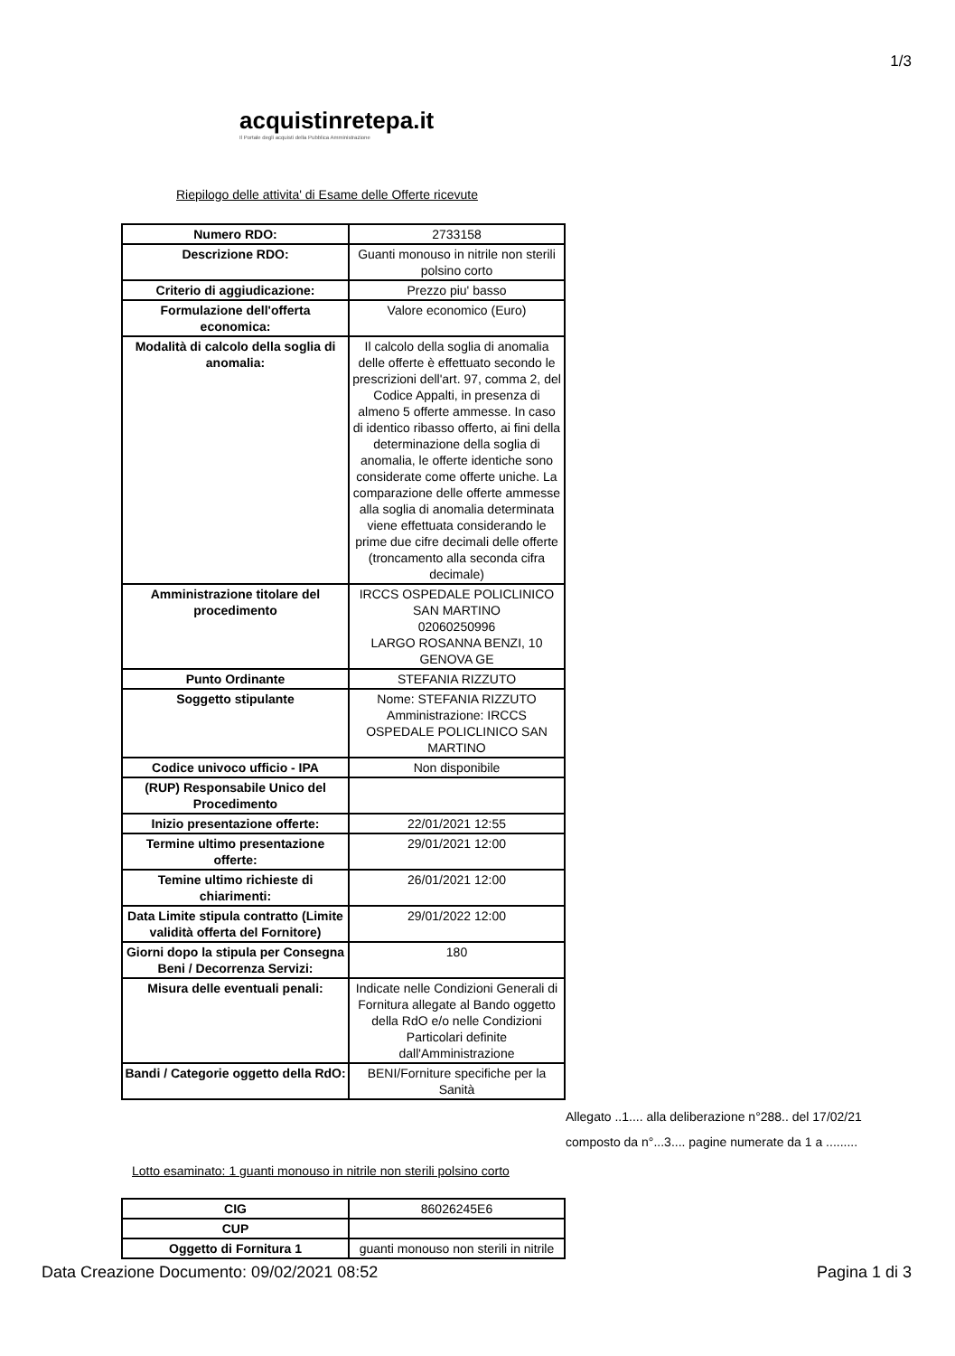1/3
acquistinretepa.it
Il Portale degli acquisti della Pubblica Amministrazione
Riepilogo delle attivita' di Esame delle Offerte ricevute
| Numero RDO: | 2733158 |
| Descrizione RDO: | Guanti monouso in nitrile non sterili polsino corto |
| Criterio di aggiudicazione: | Prezzo piu' basso |
| Formulazione dell'offerta economica: | Valore economico (Euro) |
| Modalità di calcolo della soglia di anomalia: | Il calcolo della soglia di anomalia delle offerte è effettuato secondo le prescrizioni dell'art. 97, comma 2, del Codice Appalti, in presenza di almeno 5 offerte ammesse. In caso di identico ribasso offerto, ai fini della determinazione della soglia di anomalia, le offerte identiche sono considerate come offerte uniche. La comparazione delle offerte ammesse alla soglia di anomalia determinata viene effettuata considerando le prime due cifre decimali delle offerte (troncamento alla seconda cifra decimale) |
| Amministrazione titolare del procedimento | IRCCS OSPEDALE POLICLINICO SAN MARTINO 02060250996 LARGO ROSANNA BENZI, 10 GENOVA GE |
| Punto Ordinante | STEFANIA RIZZUTO |
| Soggetto stipulante | Nome: STEFANIA RIZZUTO Amministrazione: IRCCS OSPEDALE POLICLINICO SAN MARTINO |
| Codice univoco ufficio - IPA | Non disponibile |
| (RUP) Responsabile Unico del Procedimento | |
| Inizio presentazione offerte: | 22/01/2021 12:55 |
| Termine ultimo presentazione offerte: | 29/01/2021 12:00 |
| Temine ultimo richieste di chiarimenti: | 26/01/2021 12:00 |
| Data Limite stipula contratto (Limite validità offerta del Fornitore) | 29/01/2022 12:00 |
| Giorni dopo la stipula per Consegna Beni / Decorrenza Servizi: | 180 |
| Misura delle eventuali penali: | Indicate nelle Condizioni Generali di Fornitura allegate al Bando oggetto della RdO e/o nelle Condizioni Particolari definite dall'Amministrazione |
| Bandi / Categorie oggetto della RdO: | BENI/Forniture specifiche per la Sanità |
Allegato ..1.... alla deliberazione n°288.. del 17/02/21
composto da n°...3.... pagine numerate da 1 a .........
Lotto esaminato: 1 guanti monouso in nitrile non sterili polsino corto
| CIG | 86026245E6 |
| CUP | |
| Oggetto di Fornitura 1 | guanti monouso non sterili in nitrile |
Data Creazione Documento: 09/02/2021 08:52 Pagina 1 di 3